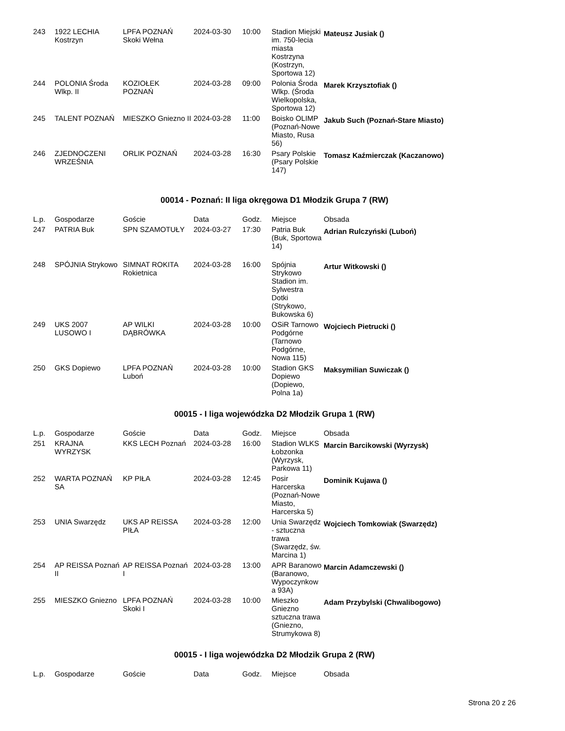| 243 | 1922 LECHIA Kostrzyn | LPFA POZNAŃ Skoki Wełna | 2024-03-30 | 10:00 | Stadion Miejski im. 750-lecia miasta Kostrzyna (Kostrzyn, Sportowa 12) | Mateusz Jusiak () |
| 244 | POLONIA Środa Wlkp. II | KOZIOŁEK POZNAŃ | 2024-03-28 | 09:00 | Polonia Środa Wlkp. (Środa Wielkopolska, Sportowa 12) | Marek Krzysztofiak () |
| 245 | TALENT POZNAŃ | MIESZKO Gniezno II | 2024-03-28 | 11:00 | Boisko OLIMP (Poznań-Nowe Miasto, Rusa 56) | Jakub Such (Poznań-Stare Miasto) |
| 246 | ZJEDNOCZENI WRZEŚNIA | ORLIK POZNAŃ | 2024-03-28 | 16:30 | Psary Polskie (Psary Polskie 147) | Tomasz Kaźmierczak (Kaczanowo) |
00014 - Poznań: II liga okręgowa D1 Młodzik Grupa 7 (RW)
| L.p. | Gospodarze | Goście | Data | Godz. | Miejsce | Obsada |
| --- | --- | --- | --- | --- | --- | --- |
| 247 | PATRIA Buk | SPN SZAMOTUŁY | 2024-03-27 | 17:30 | Patria Buk (Buk, Sportowa 14) | Adrian Rulczyński (Luboń) |
| 248 | SPÓJNIA Strykowo | SIMNAT ROKITA Rokietnica | 2024-03-28 | 16:00 | Spójnia Strykowo Stadion im. Sylwestra Dotki (Strykowo, Bukowska 6) | Artur Witkowski () |
| 249 | UKS 2007 LUSOWO I | AP WILKI DĄBRÓWKA | 2024-03-28 | 10:00 | OSiR Tarnowo Podgórne (Tarnowo Podgórne, Nowa 115) | Wojciech Pietrucki () |
| 250 | GKS Dopiewo | LPFA POZNAŃ Luboń | 2024-03-28 | 10:00 | Stadion GKS Dopiewo (Dopiewo, Polna 1a) | Maksymilian Suwiczak () |
00015 - I liga wojewódzka D2 Młodzik Grupa 1 (RW)
| L.p. | Gospodarze | Goście | Data | Godz. | Miejsce | Obsada |
| --- | --- | --- | --- | --- | --- | --- |
| 251 | KRAJNA WYRZYSK | KKS LECH Poznań | 2024-03-28 | 16:00 | Stadion WLKS Łobzonka (Wyrzysk, Parkowa 11) | Marcin Barcikowski (Wyrzysk) |
| 252 | WARTA POZNAŃ SA | KP PIŁA | 2024-03-28 | 12:45 | Posir Harcerska (Poznań-Nowe Miasto, Harcerska 5) | Dominik Kujawa () |
| 253 | UNIA Swarzędz | UKS AP REISSA PIŁA | 2024-03-28 | 12:00 | Unia Swarzędz - sztuczna trawa (Swarzędz, św. Marcina 1) | Wojciech Tomkowiak (Swarzędz) |
| 254 | AP REISSA Poznań II | AP REISSA Poznań I | 2024-03-28 | 13:00 | APR Baranowo (Baranowo, Wypoczynkow a 93A) | Marcin Adamczewski () |
| 255 | MIESZKO Gniezno | LPFA POZNAŃ Skoki I | 2024-03-28 | 10:00 | Mieszko Gniezno sztuczna trawa (Gniezno, Strumykowa 8) | Adam Przybylski (Chwalibogowo) |
00015 - I liga wojewódzka D2 Młodzik Grupa 2 (RW)
| L.p. | Gospodarze | Goście | Data | Godz. | Miejsce | Obsada |
| --- | --- | --- | --- | --- | --- | --- |
Strona 20 z 26